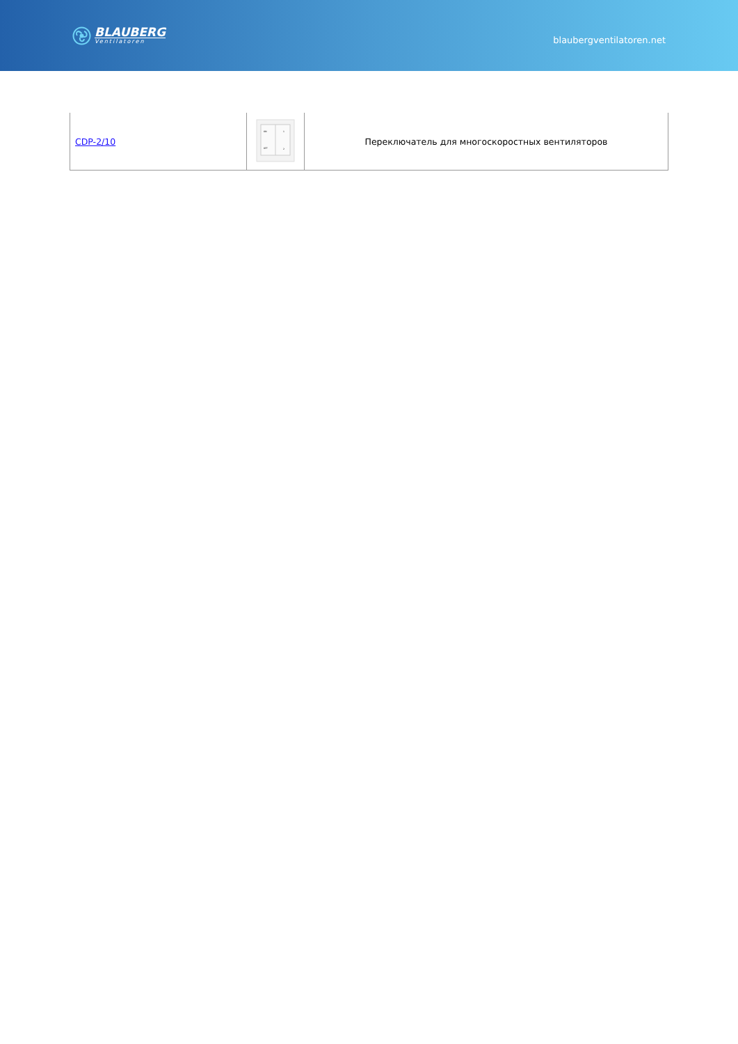BLAUBERG
Ventilatoren
blaubergventilatoren.net
| CDP-2/10 | ON 1 OFF 2 | Переключатель для многоскоростных вентиляторов |